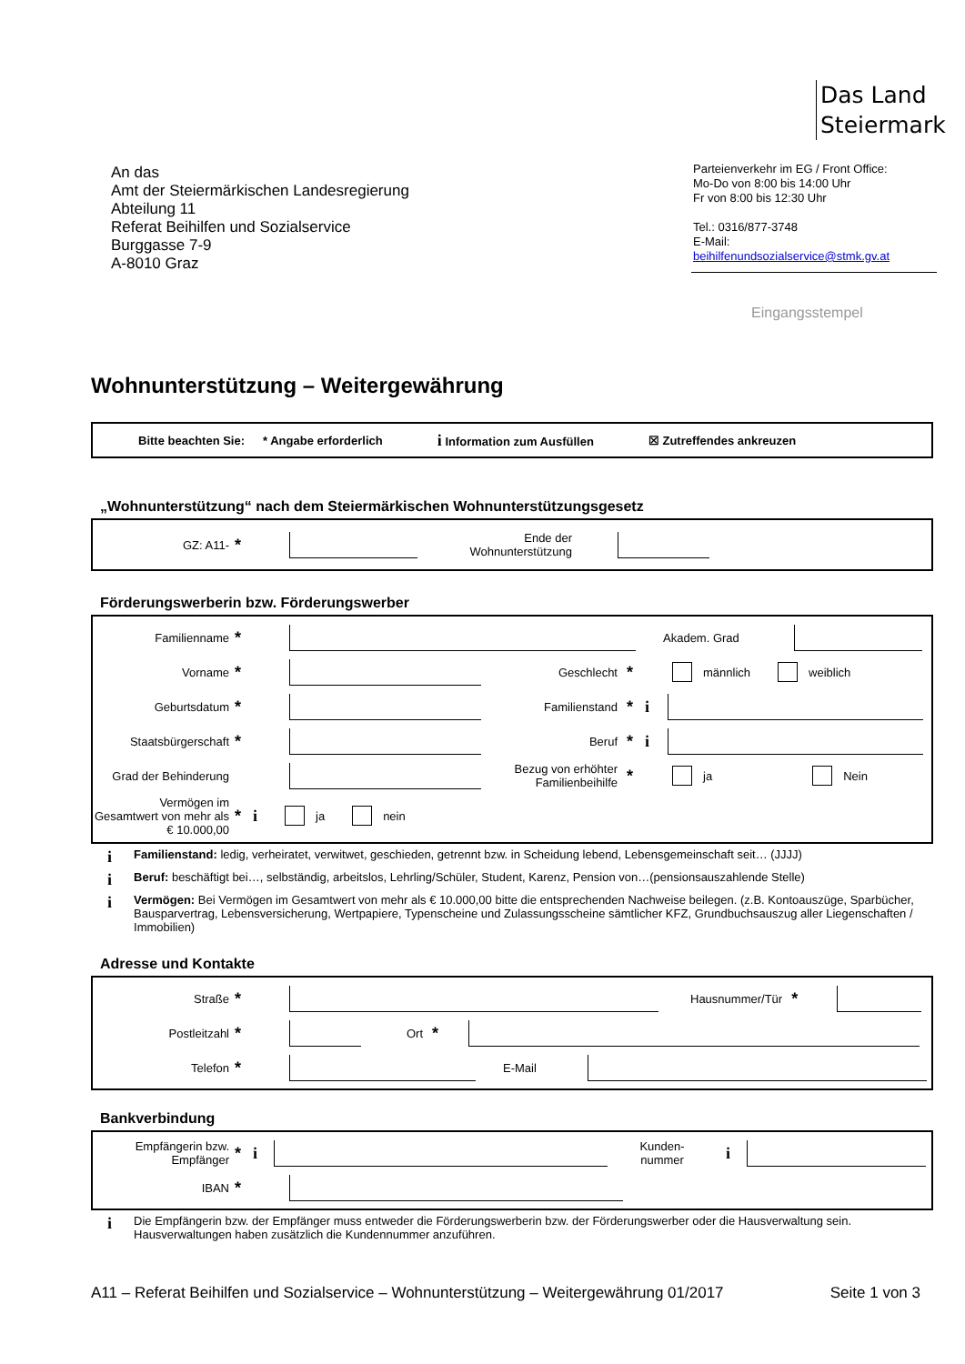Das Land
Steiermark
An das
Amt der Steiermärkischen Landesregierung
Abteilung 11
Referat Beihilfen und Sozialservice
Burggasse 7-9
A-8010 Graz
Parteienverkehr im EG / Front Office:
Mo-Do von 8:00 bis 14:00 Uhr
Fr von 8:00 bis 12:30 Uhr
Tel.: 0316/877-3748
E-Mail:
beihilfenundsozialservice@stmk.gv.at
Eingangsstempel
Wohnunterstützung – Weitergewährung
Bitte beachten Sie: * Angabe erforderlich i Information zum Ausfüllen ☒ Zutreffendes ankreuzen
„Wohnunterstützung“ nach dem Steiermärkischen Wohnunterstützungsgesetz
GZ: A11- * Ende der Wohnunterstützung
Förderungswerberin bzw. Förderungswerber
Familienname * Akadem. Grad
Vorname * Geschlecht * männlich weiblich
Geburtsdatum * Familienstand * i
Staatsbürgerschaft * Beruf * i
Grad der Behinderung Bezug von erhöhter Familienbeihilfe * ja Nein
Vermögen im Gesamtwert von mehr als € 10.000,00 * i ja nein
i Familienstand: ledig, verheiratet, verwitwet, geschieden, getrennt bzw. in Scheidung lebend, Lebensgemeinschaft seit… (JJJJ)
i Beruf: beschäftigt bei…, selbständig, arbeitslos, Lehrling/Schüler, Student, Karenz, Pension von…(pensionsauszahlende Stelle)
i Vermögen: Bei Vermögen im Gesamtwert von mehr als € 10.000,00 bitte die entsprechenden Nachweise beilegen. (z.B. Kontoauszüge, Sparbücher, Bausparvertrag, Lebensversicherung, Wertpapiere, Typenscheine und Zulassungsscheine sämtlicher KFZ, Grundbuchsauszug aller Liegenschaften / Immobilien)
Adresse und Kontakte
Straße * Hausnummer/Tür *
Postleitzahl * Ort *
Telefon * E-Mail
Bankverbindung
Empfängerin bzw. Empfänger * i Kunden-nummer i
IBAN *
i Die Empfängerin bzw. der Empfänger muss entweder die Förderungswerberin bzw. der Förderungswerber oder die Hausverwaltung sein. Hausverwaltungen haben zusätzlich die Kundennummer anzuführen.
A11 – Referat Beihilfen und Sozialservice – Wohnunterstützung – Weitergewährung 01/2017 Seite 1 von 3